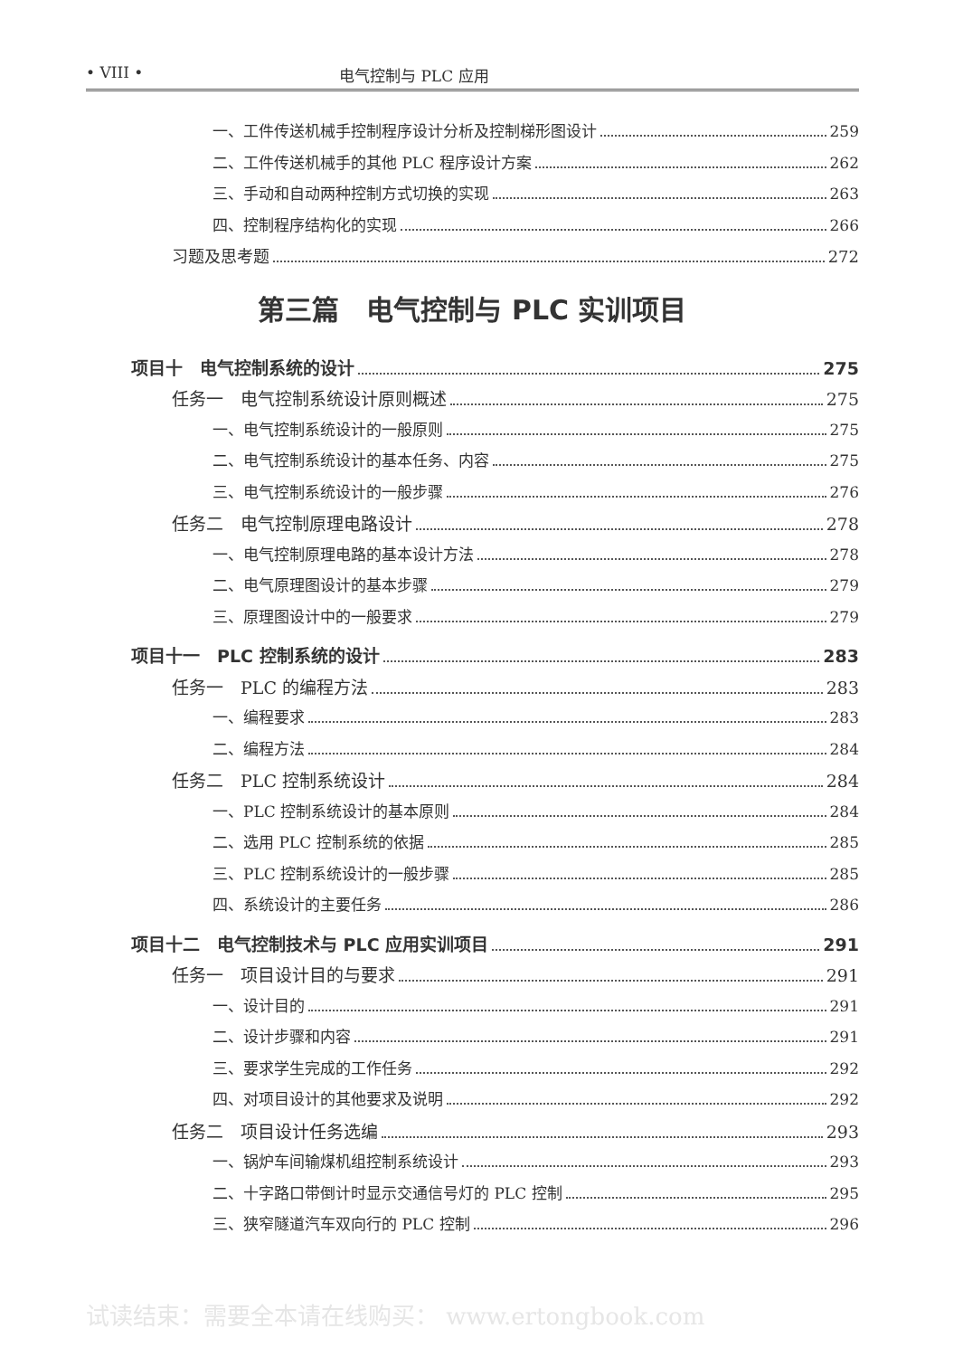• VIII • 电气控制与 PLC 应用
一、工件传送机械手控制程序设计分析及控制梯形图设计 259
二、工件传送机械手的其他 PLC 程序设计方案 262
三、手动和自动两种控制方式切换的实现 263
四、控制程序结构化的实现 266
习题及思考题 272
第三篇　电气控制与 PLC 实训项目
项目十　电气控制系统的设计 275
任务一　电气控制系统设计原则概述 275
一、电气控制系统设计的一般原则 275
二、电气控制系统设计的基本任务、内容 275
三、电气控制系统设计的一般步骤 276
任务二　电气控制原理电路设计 278
一、电气控制原理电路的基本设计方法 278
二、电气原理图设计的基本步骤 279
三、原理图设计中的一般要求 279
项目十一　PLC 控制系统的设计 283
任务一　PLC 的编程方法 283
一、编程要求 283
二、编程方法 284
任务二　PLC 控制系统设计 284
一、PLC 控制系统设计的基本原则 284
二、选用 PLC 控制系统的依据 285
三、PLC 控制系统设计的一般步骤 285
四、系统设计的主要任务 286
项目十二　电气控制技术与 PLC 应用实训项目 291
任务一　项目设计目的与要求 291
一、设计目的 291
二、设计步骤和内容 291
三、要求学生完成的工作任务 292
四、对项目设计的其他要求及说明 292
任务二　项目设计任务选编 293
一、锅炉车间输煤机组控制系统设计 293
二、十字路口带倒计时显示交通信号灯的 PLC 控制 295
三、狭窄隧道汽车双向行的 PLC 控制 296
试读结束：需要全本请在线购买： www.ertongbook.com